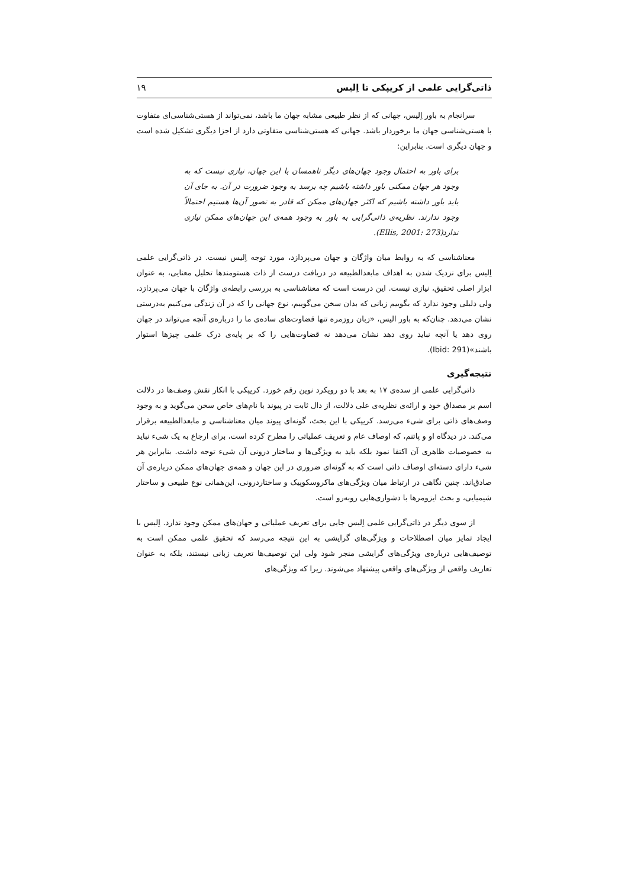ذاتی‌گرایی علمی از کریپکی تا اِلیس ۱۹
سرانجام به باور اِلیس، جهانی که از نظر طبیعی مشابه جهان ما باشد، نمی‌تواند از هستی‌شناسی‌ای متفاوت با هستی‌شناسی جهان ما برخوردار باشد. جهانی که هستی‌شناسی متفاوتی دارد از اجزا دیگری تشکیل شده است و جهان دیگری است. بنابراین:
برای باور به احتمال وجود جهان‌های دیگر ناهمسان با این جهان، نیازی نیست که به وجود هر جهان ممکنی باور داشته باشیم چه برسد به وجود ضرورت در آن. به جای آن باید باور داشته باشیم که اکثر جهان‌های ممکن که قادر به تصور آن‌ها هستیم احتمالاً وجود ندارند. نظریه‌ی ذاتی‌گرایی به باور به وجود همه‌ی این جهان‌های ممکن نیازی ندارد(Ellis, 2001: 273).
معناشناسی که به روابط میان واژگان و جهان می‌پردازد، مورد توجه اِلیس نیست. در ذاتی‌گرایی علمی اِلیس برای نزدیک شدن به اهداف مابعدالطبیعه در دریافت درست از ذات هستومندها تحلیل معنایی، به عنوان ابزار اصلی تحقیق، نیازی نیست. این درست است که معناشناسی به بررسی رابطه‌ی واژگان با جهان می‌پردازد، ولی دلیلی وجود ندارد که بگوییم زبانی که بدان سخن می‌گوییم، نوع جهانی را که در آن زندگی می‌کنیم به‌درستی نشان می‌دهد. چنان‌که به باور الیس، «زبان روزمره تنها قضاوت‌های ساده‌ی ما را درباره‌ی آنچه می‌تواند در جهان روی دهد یا آنچه نباید روی دهد نشان می‌دهد نه قضاوت‌هایی را که بر پایه‌ی درک علمی چیزها استوار باشند»(Ibid: 291).
نتیجه‌گیری
ذاتی‌گرایی علمی از سده‌ی ۱۷ به بعد با دو رویکرد نوین رقم خورد. کریپکی با انکار نقش وصف‌ها در دلالت اسم بر مصداق خود و ارائه‌ی نظریه‌ی علی دلالت، از دال ثابت در پیوند با نام‌های خاص سخن می‌گوید و به وجود وصف‌های ذاتی برای شیء می‌رسد. کریپکی با این بحث، گونه‌ای پیوند میان معناشناسی و مابعدالطبیعه برقرار می‌کند. در دیدگاه او و پاتنم، که اوصاف عام و تعریف عملیاتی را مطرح کرده است، برای ارجاع به یک شیء نباید به خصوصیات ظاهری آن اکتفا نمود بلکه باید به ویژگی‌ها و ساختار درونی آن شیء توجه داشت. بنابراین هر شیء دارای دسته‌ای اوصاف ذاتی است که به گونه‌ای ضروری در این جهان و همه‌ی جهان‌های ممکن درباره‌ی آن صادق‌اند. چنین نگاهی در ارتباط میان ویژگی‌های ماکروسکوپیک و ساختاردرونی، این‌همانی نوع طبیعی و ساختار شیمیایی، و بحث ایزومرها با دشواری‌هایی روبه‌رو است.
از سوی دیگر در ذاتی‌گرایی علمی اِلیس جایی برای تعریف عملیاتی و جهان‌های ممکن وجود ندارد. اِلیس با ایجاد تمایز میان اصطلاحات و ویژگی‌های گرایشی به این نتیجه می‌رسد که تحقیق علمی ممکن است به توصیف‌هایی درباره‌ی ویژگی‌های گرایشی منجر شود ولی این توصیف‌ها تعریف زبانی نیستند، بلکه به عنوان تعاریف واقعی از ویژگی‌های واقعی پیشنهاد می‌شوند. زیرا که ویژگی‌های